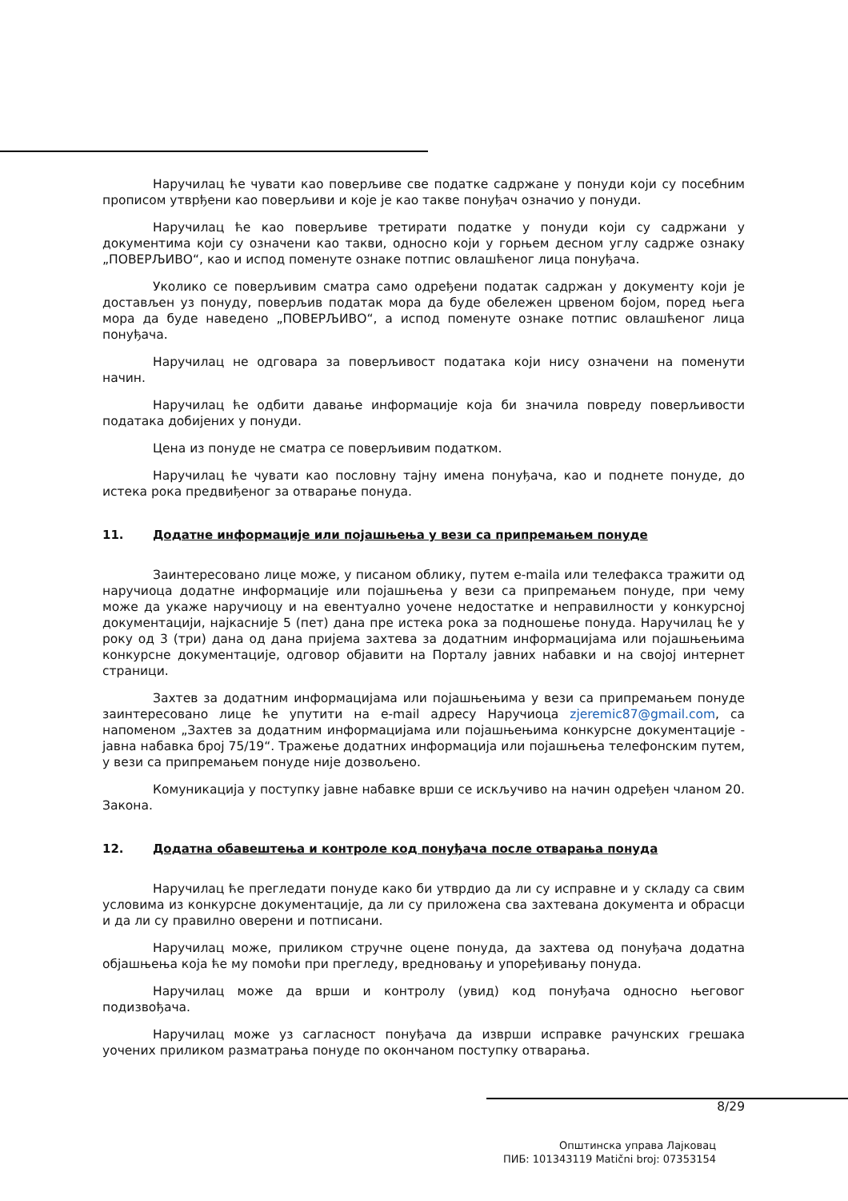Наручилац ће чувати као поверљиве све податке садржане у понуди који су посебним прописом утврђени као поверљиви и које је као такве понуђач означио у понуди.
Наручилац ће као поверљиве третирати податке у понуди који су садржани у документима који су означени као такви, односно који у горњем десном углу садрже ознаку „ПОВЕРЉИВО“, као и испод поменуте ознаке потпис овлашћеног лица понуђача.
Уколико се поверљивим сматра само одређени податак садржан у документу који је достављен уз понуду, поверљив податак мора да буде обележен црвеном бојом, поред њега мора да буде наведено „ПОВЕРЉИВО“, а испод поменуте ознаке потпис овлашћеног лица понуђача.
Наручилац не одговара за поверљивост података који нису означени на поменути начин.
Наручилац ће одбити давање информације која би значила повреду поверљивости података добијених у понуди.
Цена из понуде не сматра се поверљивим податком.
Наручилац ће чувати као пословну тајну имена понуђача, као и поднете понуде, до истека рока предвиђеног за отварање понуда.
11. Додатне информације или појашњења у вези са припремањем понуде
Заинтересовано лице може, у писаном облику, путем e-maila или телефакса тражити од наручиоца додатне информације или појашњења у вези са припремањем понуде, при чему може да укаже наручиоцу и на евентуално уочене недостатке и неправилности у конкурсној документацији, најкасније 5 (пет) дана пре истека рока за подношење понуда. Наручилац ће у року од 3 (три) дана од дана пријема захтева за додатним информацијама или појашњењима конкурсне документације, одговор објавити на Порталу јавних набавки и на својој интернет страници.
Захтев за додатним информацијама или појашњењима у вези са припремањем понуде заинтересовано лице ће упутити на e-mail адресу Наручиоца zjeremic87@gmail.com, са напоменом „Захтев за додатним информацијама или појашњењима конкурсне документације - јавна набавка број 75/19“. Тражење додатних информација или појашњења телефонским путем, у вези са припремањем понуде није дозвољено.
Комуникација у поступку јавне набавке врши се искључиво на начин одређен чланом 20. Закона.
12. Додатна обавештења и контроле код понуђача после отварања понуда
Наручилац ће прегледати понуде како би утврдио да ли су исправне и у складу са свим условима из конкурсне документације, да ли су приложена сва захтевана документа и обрасци и да ли су правилно оверени и потписани.
Наручилац може, приликом стручне оцене понуда, да захтева од понуђача додатна објашњења која ће му помоћи при прегледу, вредновању и упоређивању понуда.
Наручилац може да врши и контролу (увид) код понуђача односно његовог подизвођача.
Наручилац може уз сагласност понуђача да изврши исправке рачунских грешака уочених приликом разматрања понуде по окончаном поступку отварања.
8/29
Општинска управа Лајковац
ПИБ: 101343119 Matični broj: 07353154